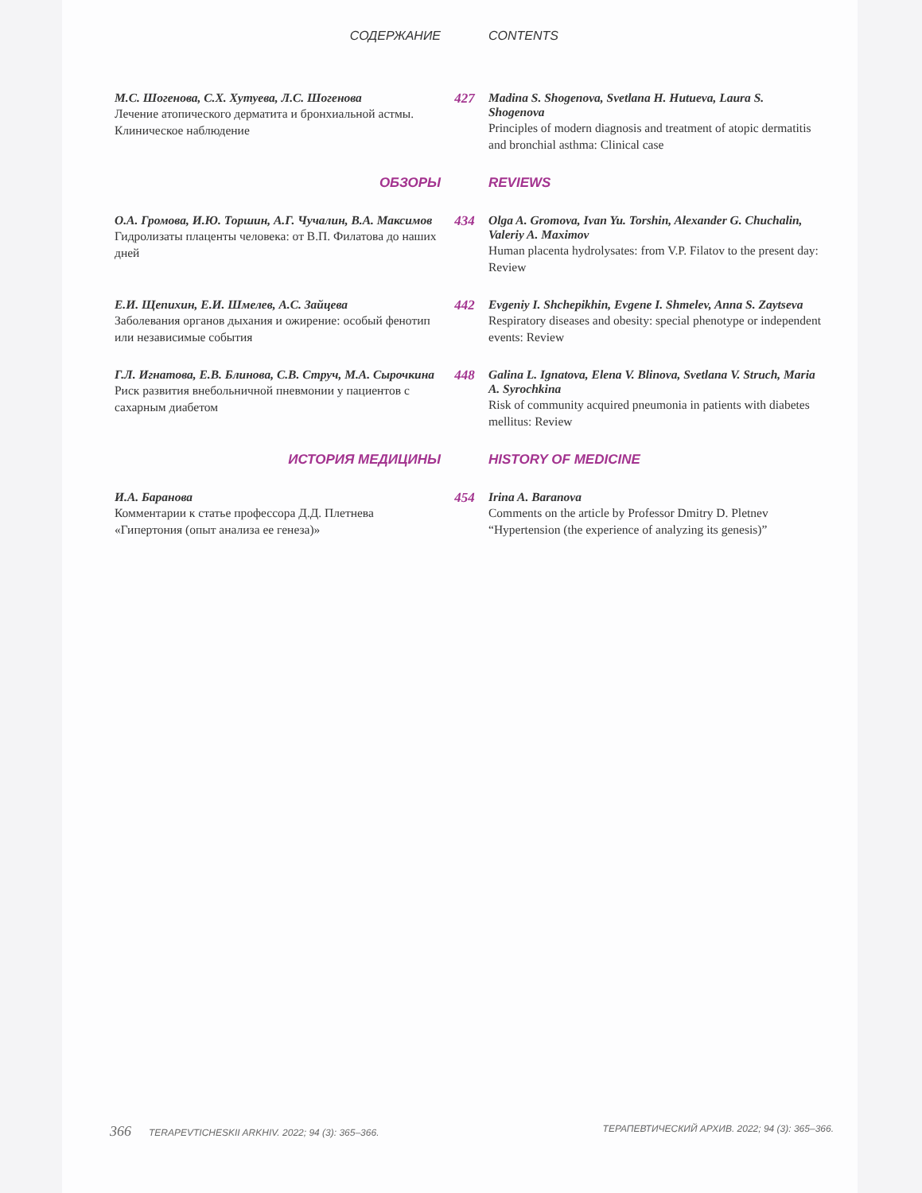СОДЕРЖАНИЕ CONTENTS
М.С. Шогенова, С.Х. Хутуева, Л.С. Шогенова
Лечение атопического дерматита и бронхиальной астмы. Клиническое наблюдение
427 Madina S. Shogenova, Svetlana H. Hutueva, Laura S. Shogenova
Principles of modern diagnosis and treatment of atopic dermatitis and bronchial asthma: Clinical case
ОБЗОРЫ REVIEWS
О.А. Громова, И.Ю. Торшин, А.Г. Чучалин, В.А. Максимов
Гидролизаты плаценты человека: от В.П. Филатова до наших дней
434 Olga A. Gromova, Ivan Yu. Torshin, Alexander G. Chuchalin, Valeriy A. Maximov
Human placenta hydrolysates: from V.P. Filatov to the present day: Review
Е.И. Щепихин, Е.И. Шмелев, А.С. Зайцева
Заболевания органов дыхания и ожирение: особый фенотип или независимые события
442 Evgeniy I. Shchepikhin, Evgene I. Shmelev, Anna S. Zaytseva
Respiratory diseases and obesity: special phenotype or independent events: Review
Г.Л. Игнатова, Е.В. Блинова, С.В. Струч, М.А. Сырочкина
Риск развития внебольничной пневмонии у пациентов с сахарным диабетом
448 Galina L. Ignatova, Elena V. Blinova, Svetlana V. Struch, Maria A. Syrochkina
Risk of community acquired pneumonia in patients with diabetes mellitus: Review
ИСТОРИЯ МЕДИЦИНЫ HISTORY OF MEDICINE
И.А. Баранова
Комментарии к статье профессора Д.Д. Плетнева «Гипертония (опыт анализа ее генеза)»
454 Irina A. Baranova
Comments on the article by Professor Dmitry D. Pletnev “Hypertension (the experience of analyzing its genesis)”
366 TERAPEVTICHESKII ARKHIV. 2022; 94 (3): 365–366.
ТЕРАПЕВТИЧЕСКИЙ АРХИВ. 2022; 94 (3): 365–366.